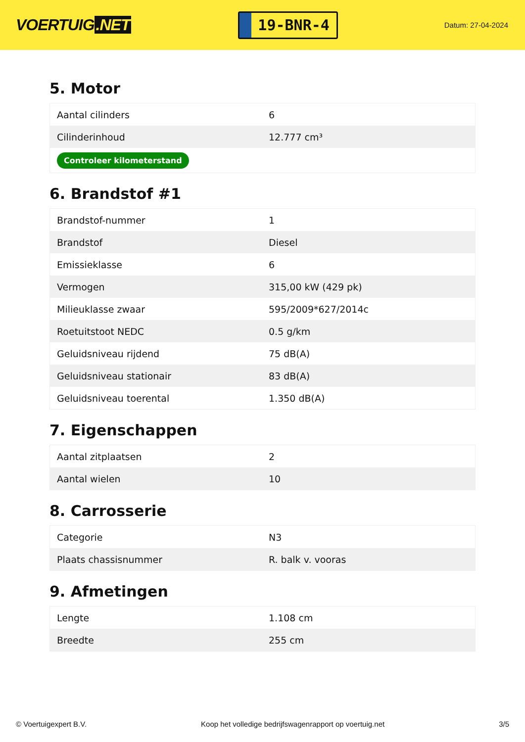VOERTUIG.NET
19-BNR-4
Datum: 27-04-2024
5. Motor
| Aantal cilinders | 6 |
| Cilinderinhoud | 12.777 cm³ |
| Controleer kilometerstand | |
6. Brandstof #1
| Brandstof-nummer | 1 |
| Brandstof | Diesel |
| Emissieklasse | 6 |
| Vermogen | 315,00 kW (429 pk) |
| Milieuklasse zwaar | 595/2009*627/2014c |
| Roetuitstoot NEDC | 0.5 g/km |
| Geluidsniveau rijdend | 75 dB(A) |
| Geluidsniveau stationair | 83 dB(A) |
| Geluidsniveau toerental | 1.350 dB(A) |
7. Eigenschappen
| Aantal zitplaatsen | 2 |
| Aantal wielen | 10 |
8. Carrosserie
| Categorie | N3 |
| Plaats chassisnummer | R. balk v. vooras |
9. Afmetingen
| Lengte | 1.108 cm |
| Breedte | 255 cm |
© Voertuigexpert B.V. Koop het volledige bedrijfswagenrapport op voertuig.net 3/5